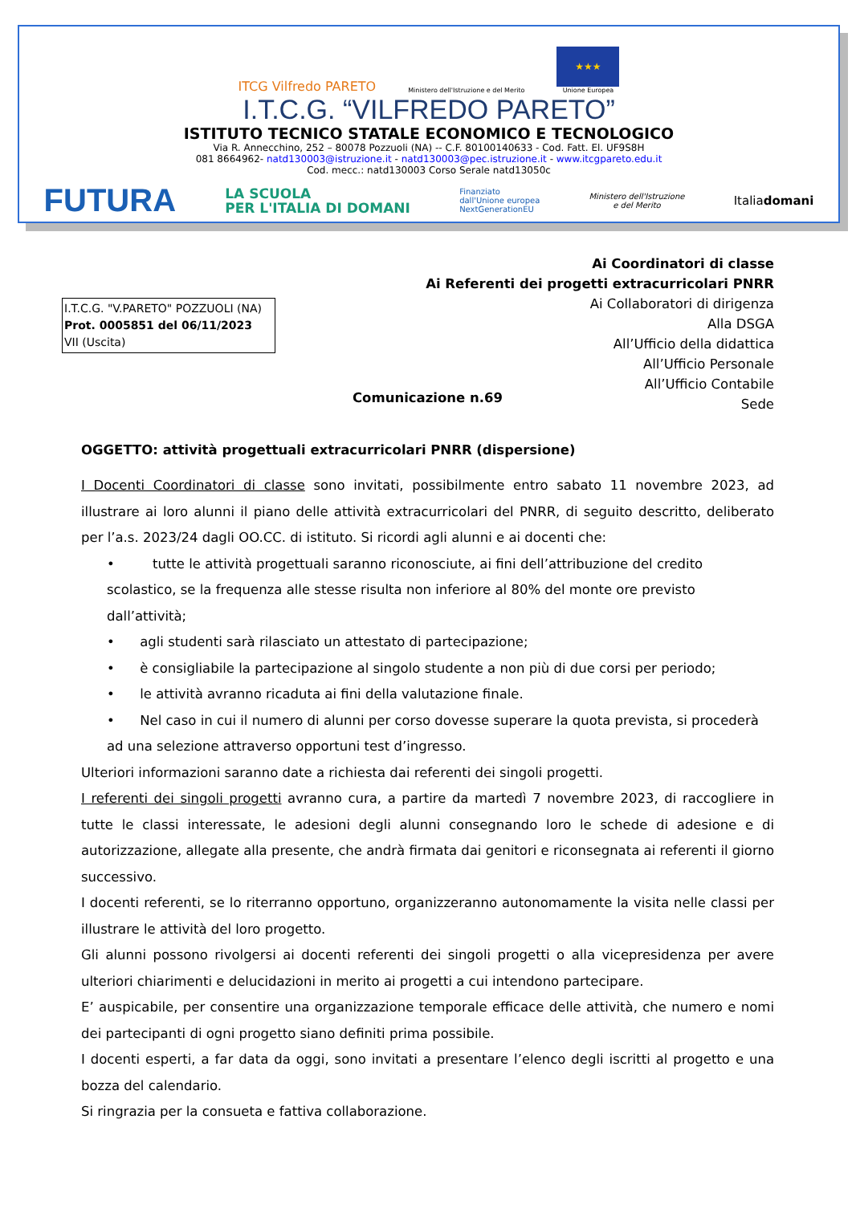ITCG Vilfredo PARETO
Ministero dell'Istruzione e del Merito
★★★
Unione Europea
I.T.C.G. “VILFREDO PARETO”
ISTITUTO TECNICO STATALE ECONOMICO E TECNOLOGICO
Via R. Annecchino, 252 – 80078 Pozzuoli (NA) -- C.F. 80100140633 - Cod. Fatt. El. UF9S8H
081 8664962- natd130003@istruzione.it - natd130003@pec.istruzione.it - www.itcgpareto.edu.it
Cod. mecc.: natd130003 Corso Serale natd13050c
FUTURA LA SCUOLA
PER L'ITALIA DI DOMANI Finanziato
dall'Unione europea
NextGenerationEU Ministero dell'Istruzione
e del Merito Italiadomani
Ai Coordinatori di classe
Ai Referenti dei progetti extracurricolari PNRR
Ai Collaboratori di dirigenza
Alla DSGA
All’Ufficio della didattica
All’Ufficio Personale
All’Ufficio Contabile
Sede
I.T.C.G. "V.PARETO" POZZUOLI (NA)
Prot. 0005851 del 06/11/2023
VII (Uscita)
Comunicazione n.69
OGGETTO: attività progettuali extracurricolari PNRR (dispersione)
I Docenti Coordinatori di classe sono invitati, possibilmente entro sabato 11 novembre 2023, ad illustrare ai loro alunni il piano delle attività extracurricolari del PNRR, di seguito descritto, deliberato per l’a.s. 2023/24 dagli OO.CC. di istituto. Si ricordi agli alunni e ai docenti che:
• tutte le attività progettuali saranno riconosciute, ai fini dell’attribuzione del credito scolastico, se la frequenza alle stesse risulta non inferiore al 80% del monte ore previsto dall’attività;
• agli studenti sarà rilasciato un attestato di partecipazione;
• è consigliabile la partecipazione al singolo studente a non più di due corsi per periodo;
• le attività avranno ricaduta ai fini della valutazione finale.
• Nel caso in cui il numero di alunni per corso dovesse superare la quota prevista, si procederà ad una selezione attraverso opportuni test d’ingresso.
Ulteriori informazioni saranno date a richiesta dai referenti dei singoli progetti.
I referenti dei singoli progetti avranno cura, a partire da martedì 7 novembre 2023, di raccogliere in tutte le classi interessate, le adesioni degli alunni consegnando loro le schede di adesione e di autorizzazione, allegate alla presente, che andrà firmata dai genitori e riconsegnata ai referenti il giorno successivo.
I docenti referenti, se lo riterranno opportuno, organizzeranno autonomamente la visita nelle classi per illustrare le attività del loro progetto.
Gli alunni possono rivolgersi ai docenti referenti dei singoli progetti o alla vicepresidenza per avere ulteriori chiarimenti e delucidazioni in merito ai progetti a cui intendono partecipare.
E’ auspicabile, per consentire una organizzazione temporale efficace delle attività, che numero e nomi dei partecipanti di ogni progetto siano definiti prima possibile.
I docenti esperti, a far data da oggi, sono invitati a presentare l’elenco degli iscritti al progetto e una bozza del calendario.
Si ringrazia per la consueta e fattiva collaborazione.